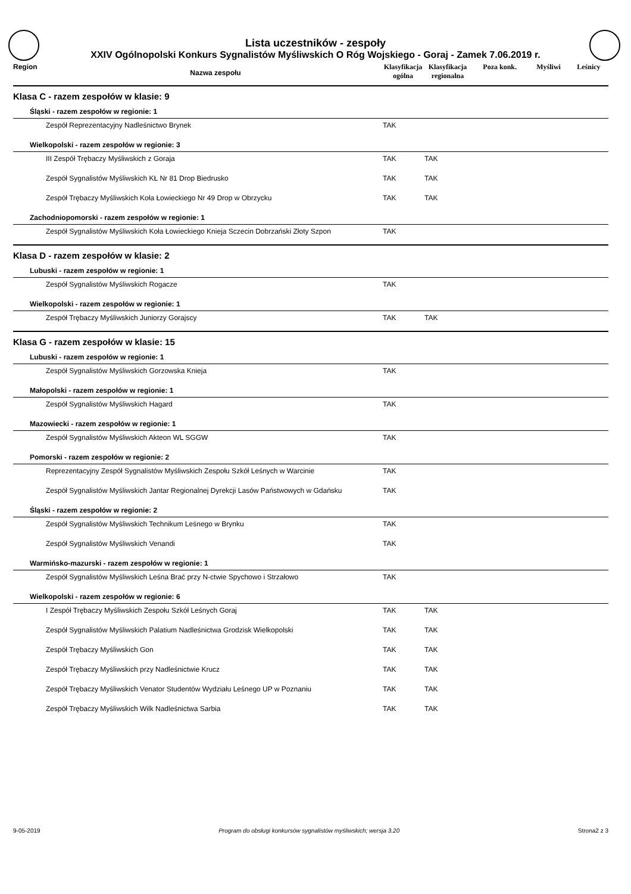Lista uczestników - zespoły
XXIV Ogólnopolski Konkurs Sygnalistów Myśliwskich O Róg Wojskiego - Goraj - Zamek 7.06.2019 r.
| Region | Nazwa zespołu | Klasyfikacja ogólna | Klasyfikacja regionalna | Poza konk. | Myśliwi | Leśnicy |
| --- | --- | --- | --- | --- | --- | --- |
| Klasa C - razem zespołów w klasie: 9 | | | | | | |
| Śląski - razem zespołów w regionie: 1 | | | | | | |
| Zespół Reprezentacyjny Nadleśnictwo Brynek | | TAK | | | | |
| Wielkopolski - razem zespołów w regionie: 3 | | | | | | |
| III Zespół Trębaczy Myśliwskich z Goraja | | TAK | TAK | | | |
| Zespół Sygnalistów Myśliwskich KŁ Nr 81 Drop Biedrusko | | TAK | TAK | | | |
| Zespół Trębaczy Myśliwskich Koła Łowieckiego Nr 49 Drop w Obrzycku | | TAK | TAK | | | |
| Zachodniopomorski - razem zespołów w regionie: 1 | | | | | | |
| Zespół Sygnalistów Myśliwskich Koła Łowieckiego Knieja Sczecin Dobrzański Złoty Szpon | | TAK | | | | |
| Klasa D - razem zespołów w klasie: 2 | | | | | | |
| Lubuski - razem zespołów w regionie: 1 | | | | | | |
| Zespół Sygnalistów Myśliwskich Rogacze | | TAK | | | | |
| Wielkopolski - razem zespołów w regionie: 1 | | | | | | |
| Zespół Trębaczy Myśliwskich Juniorzy Gorajscy | | TAK | TAK | | | |
| Klasa G - razem zespołów w klasie: 15 | | | | | | |
| Lubuski - razem zespołów w regionie: 1 | | | | | | |
| Zespół Sygnalistów Myśliwskich Gorzowska Knieja | | TAK | | | | |
| Małopolski - razem zespołów w regionie: 1 | | | | | | |
| Zespół Sygnalistów Myśliwskich Hagard | | TAK | | | | |
| Mazowiecki - razem zespołów w regionie: 1 | | | | | | |
| Zespół Sygnalistów Myśliwskich Akteon WL SGGW | | TAK | | | | |
| Pomorski - razem zespołów w regionie: 2 | | | | | | |
| Reprezentacyjny Zespół Sygnalistów Myśliwskich Zespołu Szkół Leśnych w Warcinie | | TAK | | | | |
| Zespół Sygnalistów Myśliwskich Jantar Regionalnej Dyrekcji Lasów Państwowych w Gdańsku | | TAK | | | | |
| Śląski - razem zespołów w regionie: 2 | | | | | | |
| Zespół Sygnalistów Myśliwskich Technikum Leśnego w Brynku | | TAK | | | | |
| Zespół Sygnalistów Myśliwskich Venandi | | TAK | | | | |
| Warmińsko-mazurski - razem zespołów w regionie: 1 | | | | | | |
| Zespół Sygnalistów Myśliwskich Leśna Brać przy N-ctwie Spychowo i Strzałowo | | TAK | | | | |
| Wielkopolski - razem zespołów w regionie: 6 | | | | | | |
| I Zespół Trębaczy Myśliwskich Zespołu Szkół Leśnych Goraj | | TAK | TAK | | | |
| Zespół Sygnalistów Myśliwskich Palatium Nadleśnictwa Grodzisk Wielkopolski | | TAK | TAK | | | |
| Zespół Trębaczy Myśliwskich Gon | | TAK | TAK | | | |
| Zespół Trębaczy Myśliwskich przy Nadleśnictwie Krucz | | TAK | TAK | | | |
| Zespół Trębaczy Myśliwskich Venator Studentów Wydziału Leśnego UP w Poznaniu | | TAK | TAK | | | |
| Zespół Trębaczy Myśliwskich Wilk Nadleśnictwa Sarbia | | TAK | TAK | | | |
9-05-2019 Program do obsługi konkursów sygnalistów myśliwskich; wersja 3.20 Strona2 z 3